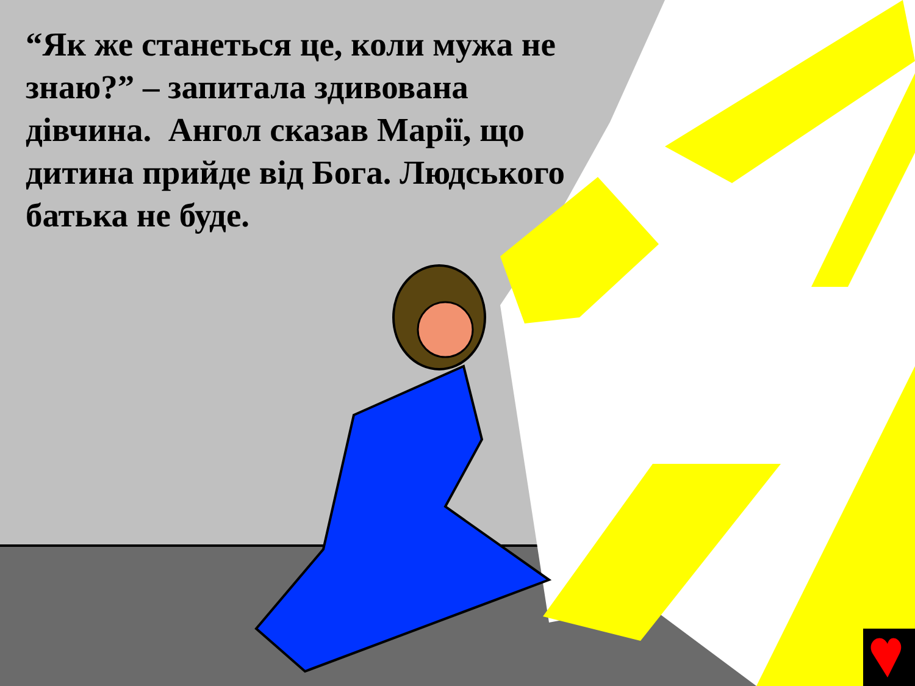“Як же станеться це, коли мужа не знаю?” – запитала здивована дівчина. Ангол сказав Марії, що дитина прийде від Бога. Людського батька не буде.